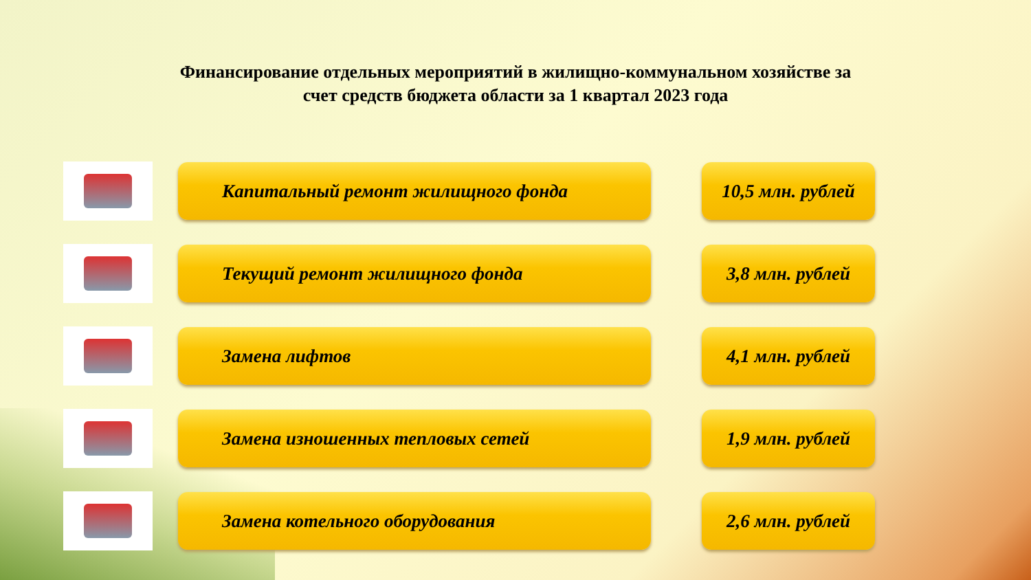Финансирование отдельных мероприятий в жилищно-коммунальном хозяйстве за счет средств бюджета области за 1 квартал 2023 года
Капитальный ремонт жилищного фонда
10,5 млн. рублей
Текущий ремонт жилищного фонда 3,8 млн. рублей
Замена лифтов 4,1 млн. рублей
Замена изношенных тепловых сетей 1,9 млн. рублей
Замена котельного оборудования 2,6 млн. рублей